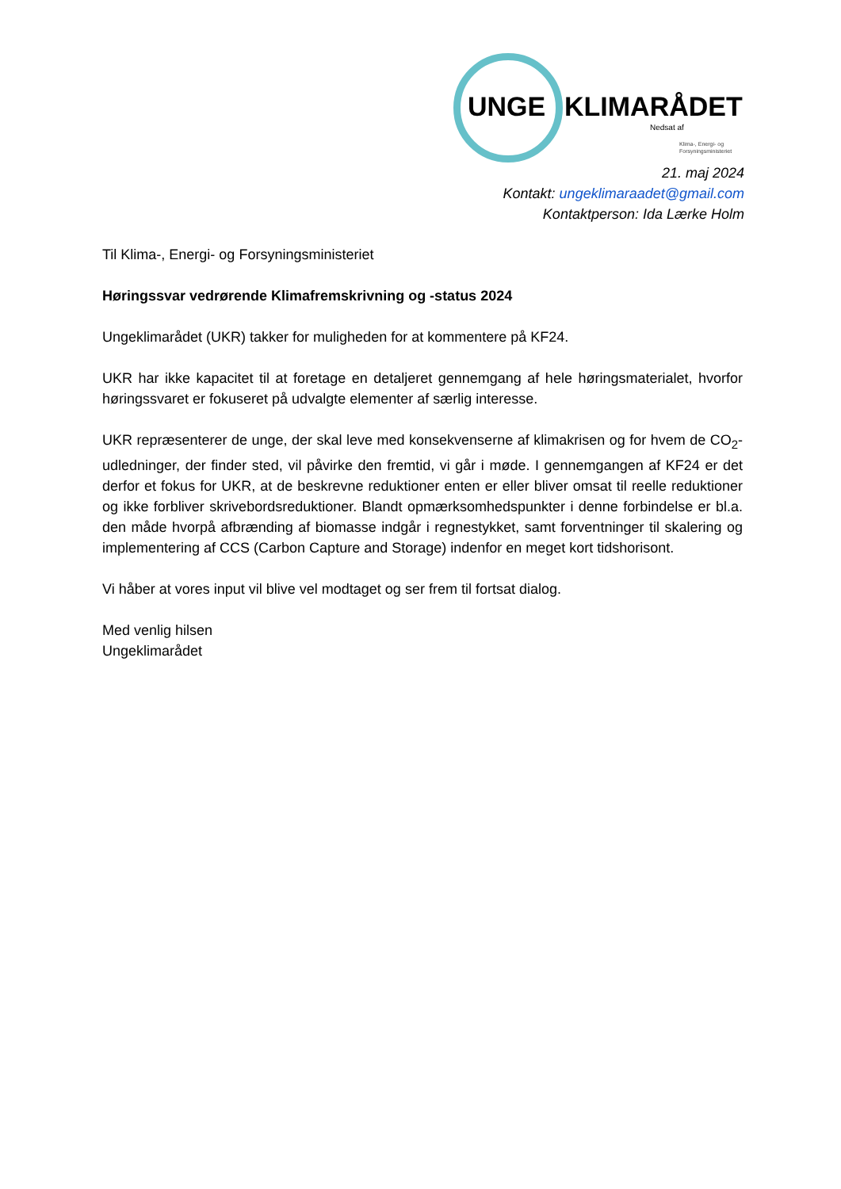UNGE KLIMARÅDET
Nedsat af
Klima-, Energi- og
Forsyningsministeriet
21. maj 2024
Kontakt: ungeklimaraadet@gmail.com
Kontaktperson: Ida Lærke Holm
Til Klima-, Energi- og Forsyningsministeriet
Høringssvar vedrørende Klimafremskrivning og -status 2024
Ungeklimarådet (UKR) takker for muligheden for at kommentere på KF24.
UKR har ikke kapacitet til at foretage en detaljeret gennemgang af hele høringsmaterialet, hvorfor høringssvaret er fokuseret på udvalgte elementer af særlig interesse.
UKR repræsenterer de unge, der skal leve med konsekvenserne af klimakrisen og for hvem de CO<sub>2</sub>-udledninger, der finder sted, vil påvirke den fremtid, vi går i møde. I gennemgangen af KF24 er det derfor et fokus for UKR, at de beskrevne reduktioner enten er eller bliver omsat til reelle reduktioner og ikke forbliver skrivebordsreduktioner. Blandt opmærksomhedspunkter i denne forbindelse er bl.a. den måde hvorpå afbrænding af biomasse indgår i regnestykket, samt forventninger til skalering og implementering af CCS (Carbon Capture and Storage) indenfor en meget kort tidshorisont.
Vi håber at vores input vil blive vel modtaget og ser frem til fortsat dialog.
Med venlig hilsen
Ungeklimarådet